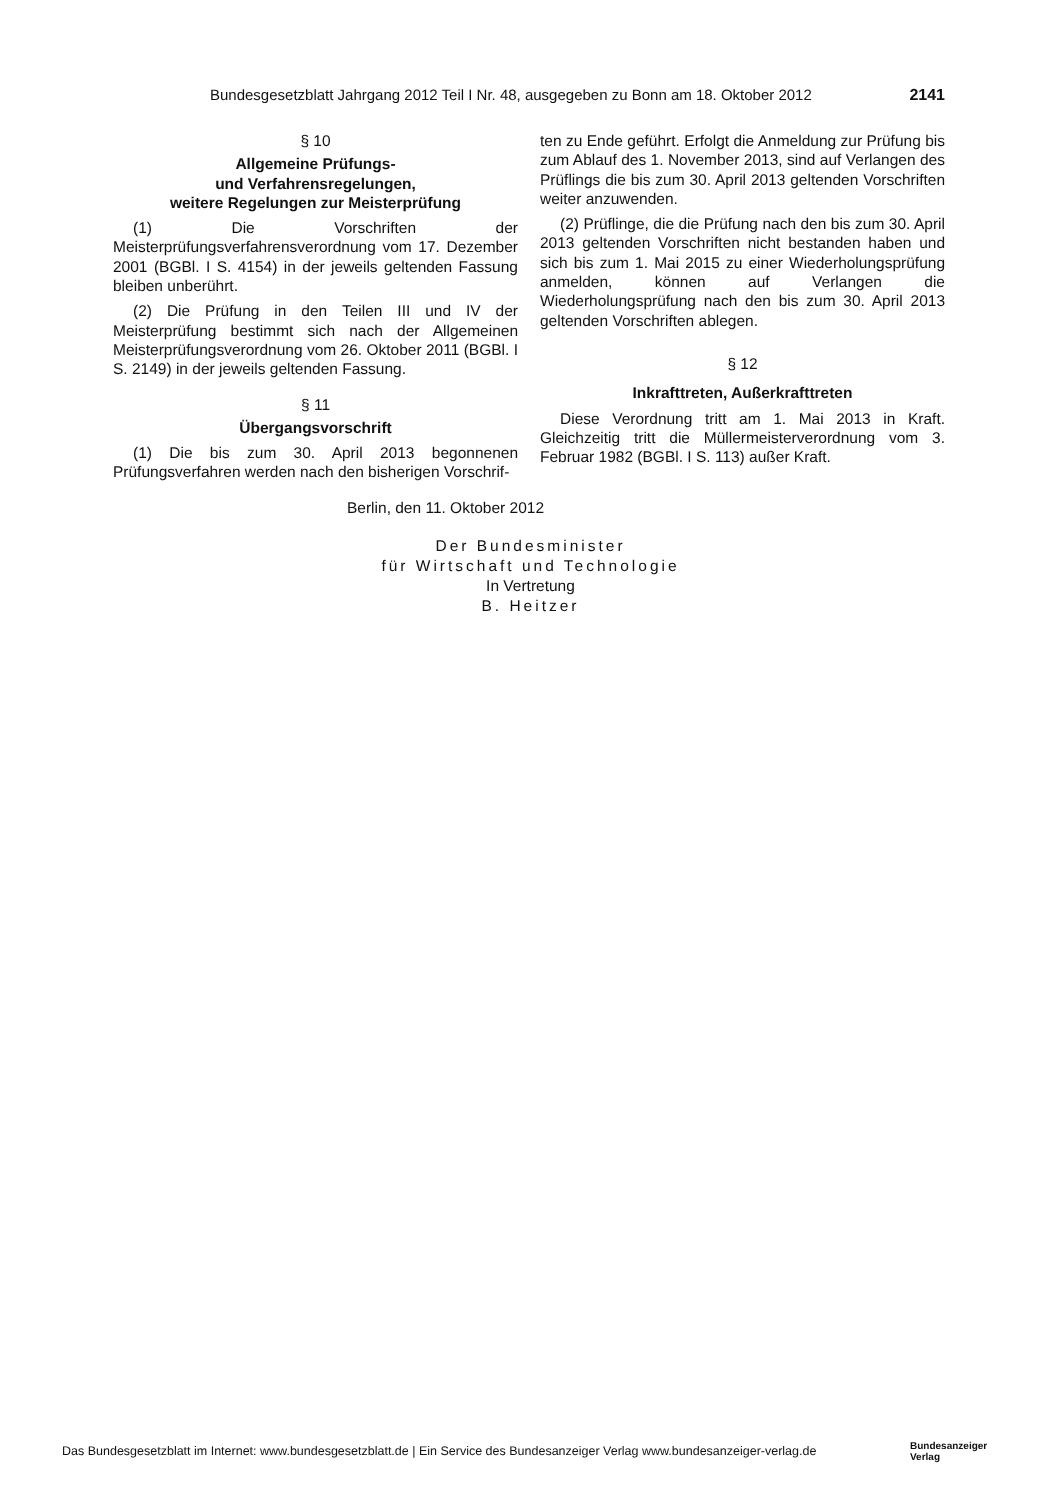Bundesgesetzblatt Jahrgang 2012 Teil I Nr. 48, ausgegeben zu Bonn am 18. Oktober 2012 2141
§ 10
Allgemeine Prüfungs-
und Verfahrensregelungen,
weitere Regelungen zur Meisterprüfung
(1) Die Vorschriften der Meisterprüfungsverfahrensverordnung vom 17. Dezember 2001 (BGBl. I S. 4154) in der jeweils geltenden Fassung bleiben unberührt.
(2) Die Prüfung in den Teilen III und IV der Meisterprüfung bestimmt sich nach der Allgemeinen Meisterprüfungsverordnung vom 26. Oktober 2011 (BGBl. I S. 2149) in der jeweils geltenden Fassung.
§ 11
Übergangsvorschrift
(1) Die bis zum 30. April 2013 begonnenen Prüfungsverfahren werden nach den bisherigen Vorschrif-
ten zu Ende geführt. Erfolgt die Anmeldung zur Prüfung bis zum Ablauf des 1. November 2013, sind auf Verlangen des Prüflings die bis zum 30. April 2013 geltenden Vorschriften weiter anzuwenden.
(2) Prüflinge, die die Prüfung nach den bis zum 30. April 2013 geltenden Vorschriften nicht bestanden haben und sich bis zum 1. Mai 2015 zu einer Wiederholungsprüfung anmelden, können auf Verlangen die Wiederholungsprüfung nach den bis zum 30. April 2013 geltenden Vorschriften ablegen.
§ 12
Inkrafttreten, Außerkrafttreten
Diese Verordnung tritt am 1. Mai 2013 in Kraft. Gleichzeitig tritt die Müllermeisterverordnung vom 3. Februar 1982 (BGBl. I S. 113) außer Kraft.
Berlin, den 11. Oktober 2012
Der Bundesminister
für Wirtschaft und Technologie
In Vertretung
B. Heitzer
Das Bundesgesetzblatt im Internet: www.bundesgesetzblatt.de | Ein Service des Bundesanzeiger Verlag www.bundesanzeiger-verlag.de
Bundesanzeiger
Verlag